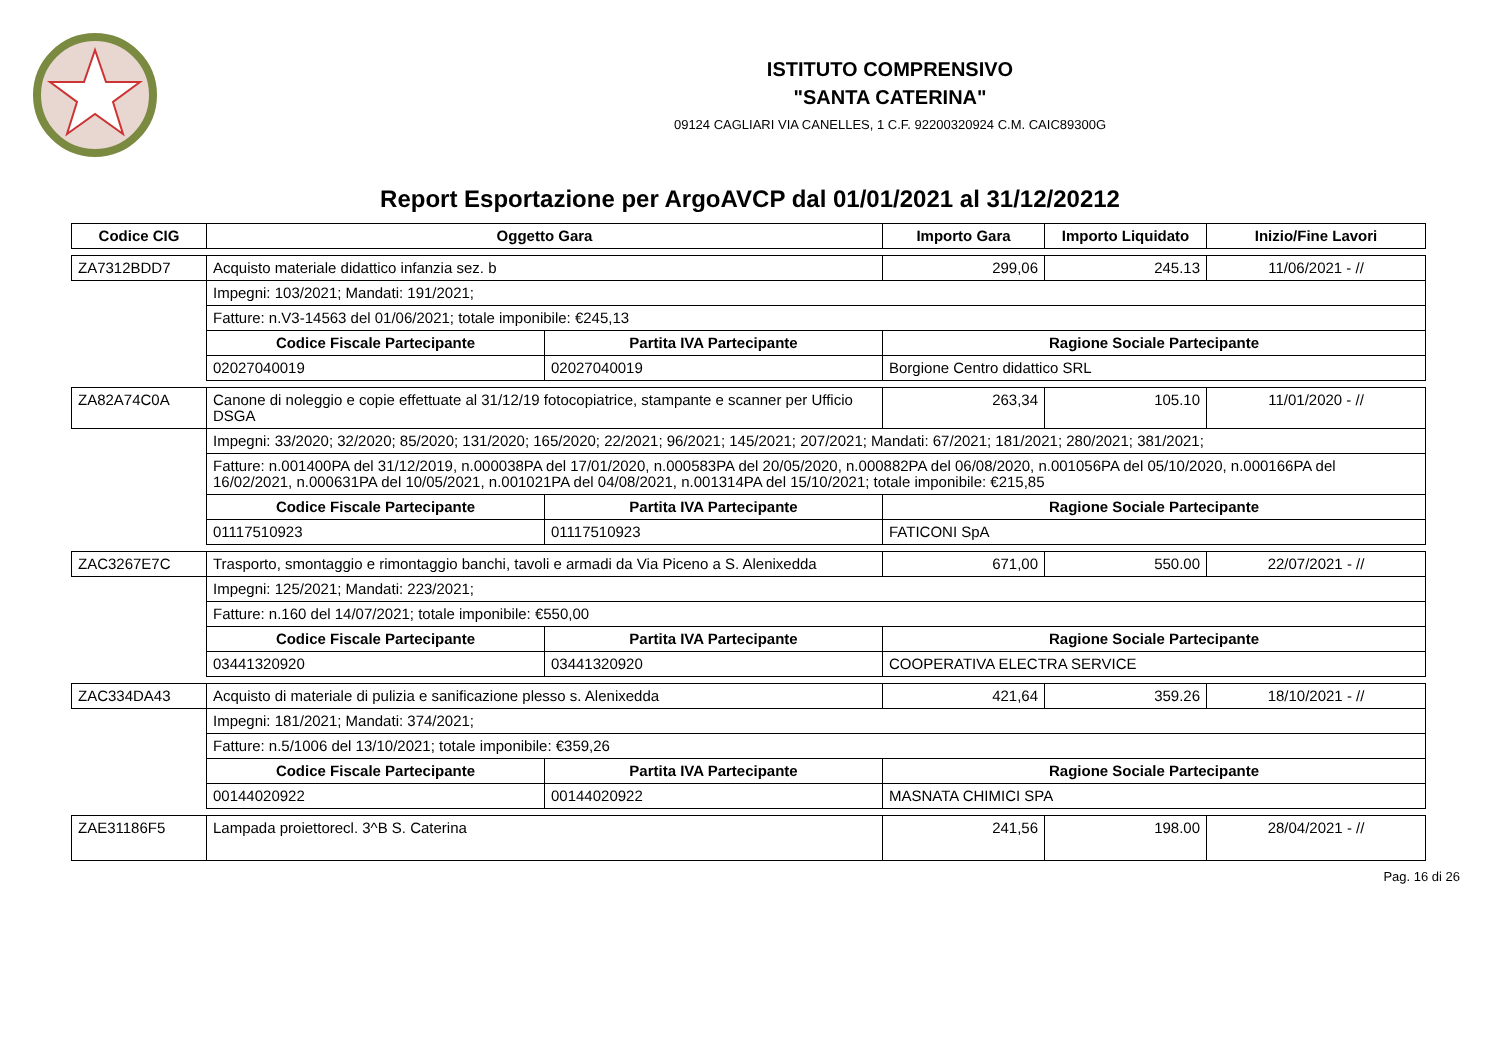ISTITUTO COMPRENSIVO
"SANTA CATERINA"
09124 CAGLIARI VIA CANELLES, 1 C.F. 92200320924 C.M. CAIC89300G
Report Esportazione per ArgoAVCP dal 01/01/2021 al 31/12/20212
| Codice CIG | Oggetto Gara | | Importo Gara | Importo Liquidato | Inizio/Fine Lavori |
| --- | --- | --- | --- | --- | --- |
| ZA7312BDD7 | Acquisto materiale didattico infanzia sez. b | | 299,06 | 245.13 | 11/06/2021 - // |
| | Impegni: 103/2021; Mandati: 191/2021; | | | | |
| | Fatture: n.V3-14563 del 01/06/2021; totale imponibile: €245,13 | | | | |
| | Codice Fiscale Partecipante | Partita IVA Partecipante | Ragione Sociale Partecipante | | |
| | 02027040019 | 02027040019 | Borgione Centro didattico SRL | | |
| ZA82A74C0A | Canone di noleggio e copie effettuate al 31/12/19 fotocopiatrice, stampante e scanner per Ufficio DSGA | | 263,34 | 105.10 | 11/01/2020 - // |
| | Impegni: 33/2020; 32/2020; 85/2020; 131/2020; 165/2020; 22/2021; 96/2021; 145/2021; 207/2021; Mandati: 67/2021; 181/2021; 280/2021; 381/2021; | | | | |
| | Fatture: n.001400PA del 31/12/2019, n.000038PA del 17/01/2020, n.000583PA del 20/05/2020, n.000882PA del 06/08/2020, n.001056PA del 05/10/2020, n.000166PA del 16/02/2021, n.000631PA del 10/05/2021, n.001021PA del 04/08/2021, n.001314PA del 15/10/2021; totale imponibile: €215,85 | | | | |
| | Codice Fiscale Partecipante | Partita IVA Partecipante | Ragione Sociale Partecipante | | |
| | 01117510923 | 01117510923 | FATICONI SpA | | |
| ZAC3267E7C | Trasporto, smontaggio e rimontaggio banchi, tavoli e armadi da Via Piceno a S. Alenixedda | | 671,00 | 550.00 | 22/07/2021 - // |
| | Impegni: 125/2021; Mandati: 223/2021; | | | | |
| | Fatture: n.160 del 14/07/2021; totale imponibile: €550,00 | | | | |
| | Codice Fiscale Partecipante | Partita IVA Partecipante | Ragione Sociale Partecipante | | |
| | 03441320920 | 03441320920 | COOPERATIVA ELECTRA SERVICE | | |
| ZAC334DA43 | Acquisto di materiale di pulizia e sanificazione plesso s. Alenixedda | | 421,64 | 359.26 | 18/10/2021 - // |
| | Impegni: 181/2021; Mandati: 374/2021; | | | | |
| | Fatture: n.5/1006 del 13/10/2021; totale imponibile: €359,26 | | | | |
| | Codice Fiscale Partecipante | Partita IVA Partecipante | Ragione Sociale Partecipante | | |
| | 00144020922 | 00144020922 | MASNATA CHIMICI SPA | | |
| ZAE31186F5 | Lampada proiettorecl. 3^B S. Caterina | | 241,56 | 198.00 | 28/04/2021 - // |
Pag. 16 di 26